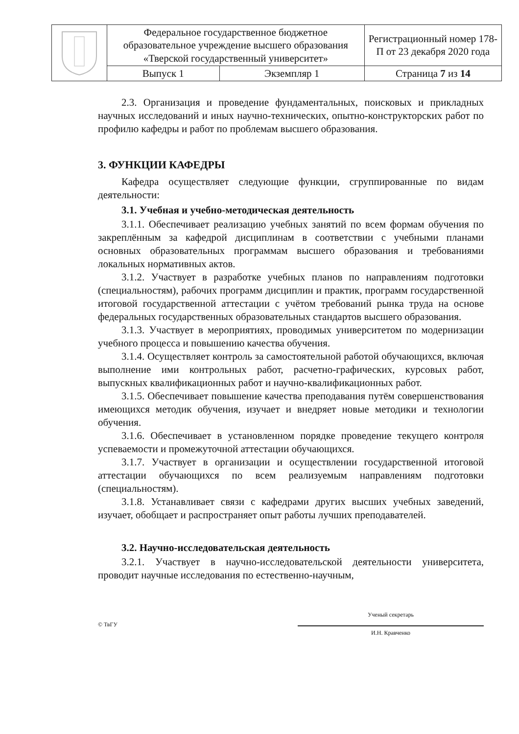| | Федеральное государственное бюджетное образовательное учреждение высшего образования «Тверской государственный университет» | | Регистрационный номер 178-П от 23 декабря 2020 года |
| | Выпуск 1 | Экземпляр 1 | Страница 7 из 14 |
2.3. Организация и проведение фундаментальных, поисковых и прикладных научных исследований и иных научно-технических, опытно-конструкторских работ по профилю кафедры и работ по проблемам высшего образования.
3. ФУНКЦИИ КАФЕДРЫ
Кафедра осуществляет следующие функции, сгруппированные по видам деятельности:
3.1. Учебная и учебно-методическая деятельность
3.1.1. Обеспечивает реализацию учебных занятий по всем формам обучения по закреплённым за кафедрой дисциплинам в соответствии с учебными планами основных образовательных программам высшего образования и требованиями локальных нормативных актов.
3.1.2. Участвует в разработке учебных планов по направлениям подготовки (специальностям), рабочих программ дисциплин и практик, программ государственной итоговой государственной аттестации с учётом требований рынка труда на основе федеральных государственных образовательных стандартов высшего образования.
3.1.3. Участвует в мероприятиях, проводимых университетом по модернизации учебного процесса и повышению качества обучения.
3.1.4. Осуществляет контроль за самостоятельной работой обучающихся, включая выполнение ими контрольных работ, расчетно-графических, курсовых работ, выпускных квалификационных работ и научно-квалификационных работ.
3.1.5. Обеспечивает повышение качества преподавания путём совершенствования имеющихся методик обучения, изучает и внедряет новые методики и технологии обучения.
3.1.6. Обеспечивает в установленном порядке проведение текущего контроля успеваемости и промежуточной аттестации обучающихся.
3.1.7. Участвует в организации и осуществлении государственной итоговой аттестации обучающихся по всем реализуемым направлениям подготовки (специальностям).
3.1.8. Устанавливает связи с кафедрами других высших учебных заведений, изучает, обобщает и распространяет опыт работы лучших преподавателей.
3.2. Научно-исследовательская деятельность
3.2.1. Участвует в научно-исследовательской деятельности университета, проводит научные исследования по естественно-научным,
© ТвГУ
Ученый секретарь
И.Н. Кравченко